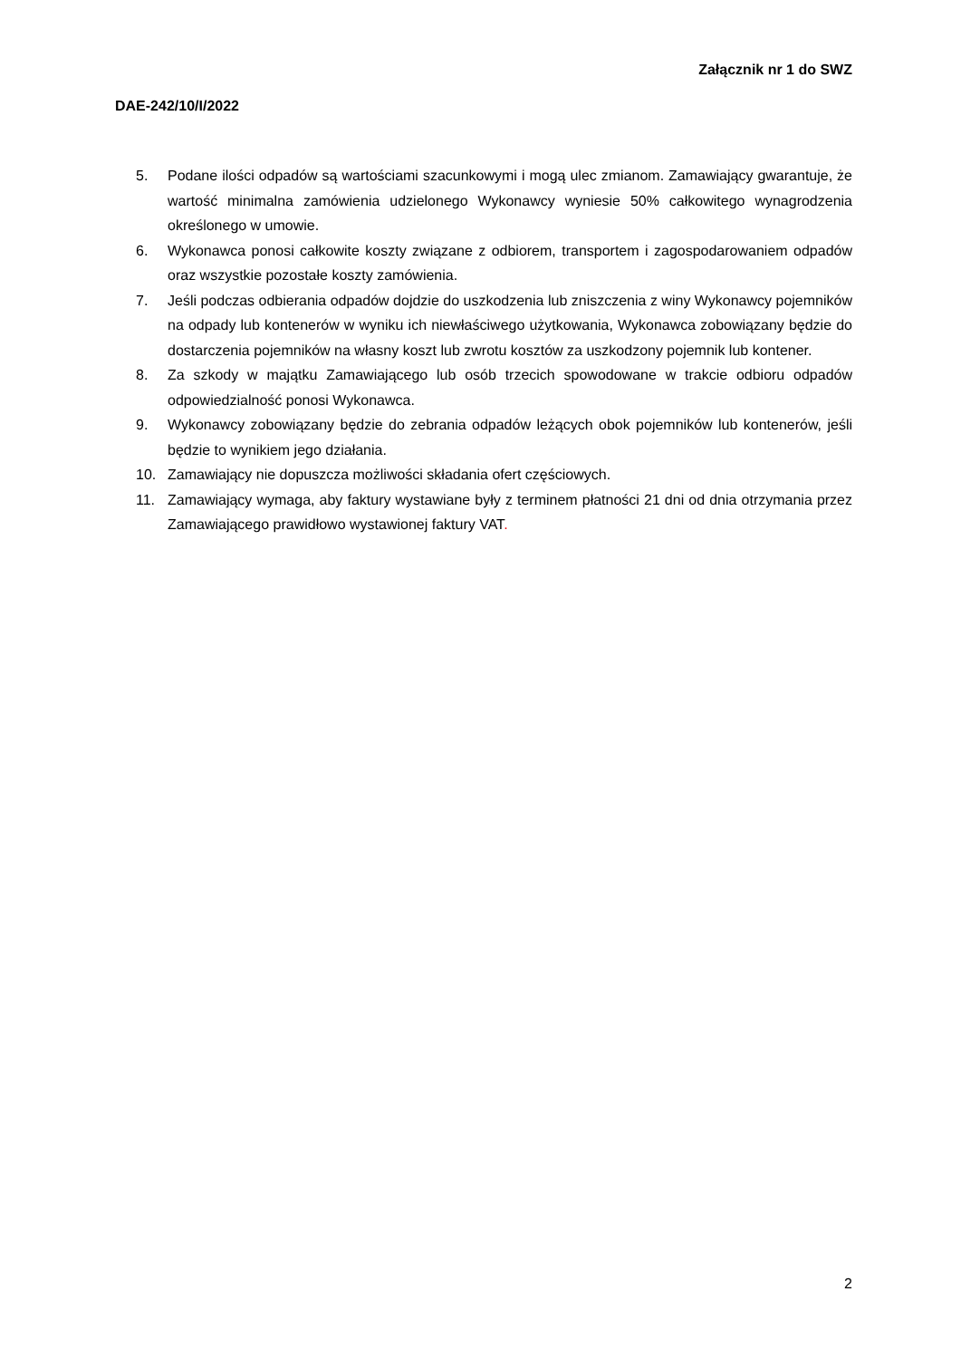Załącznik nr 1 do SWZ
DAE-242/10/I/2022
5. Podane ilości odpadów są wartościami szacunkowymi i mogą ulec zmianom. Zamawiający gwarantuje, że wartość minimalna zamówienia udzielonego Wykonawcy wyniesie 50% całkowitego wynagrodzenia określonego w umowie.
6. Wykonawca ponosi całkowite koszty związane z odbiorem, transportem i zagospodarowaniem odpadów oraz wszystkie pozostałe koszty zamówienia.
7. Jeśli podczas odbierania odpadów dojdzie do uszkodzenia lub zniszczenia z winy Wykonawcy pojemników na odpady lub kontenerów w wyniku ich niewłaściwego użytkowania, Wykonawca zobowiązany będzie do dostarczenia pojemników na własny koszt lub zwrotu kosztów za uszkodzony pojemnik lub kontener.
8. Za szkody w majątku Zamawiającego lub osób trzecich spowodowane w trakcie odbioru odpadów odpowiedzialność ponosi Wykonawca.
9. Wykonawcy zobowiązany będzie do zebrania odpadów leżących obok pojemników lub kontenerów, jeśli będzie to wynikiem jego działania.
10. Zamawiający nie dopuszcza możliwości składania ofert częściowych.
11. Zamawiający wymaga, aby faktury wystawiane były z terminem płatności 21 dni od dnia otrzymania przez Zamawiającego prawidłowo wystawionej faktury VAT.
2